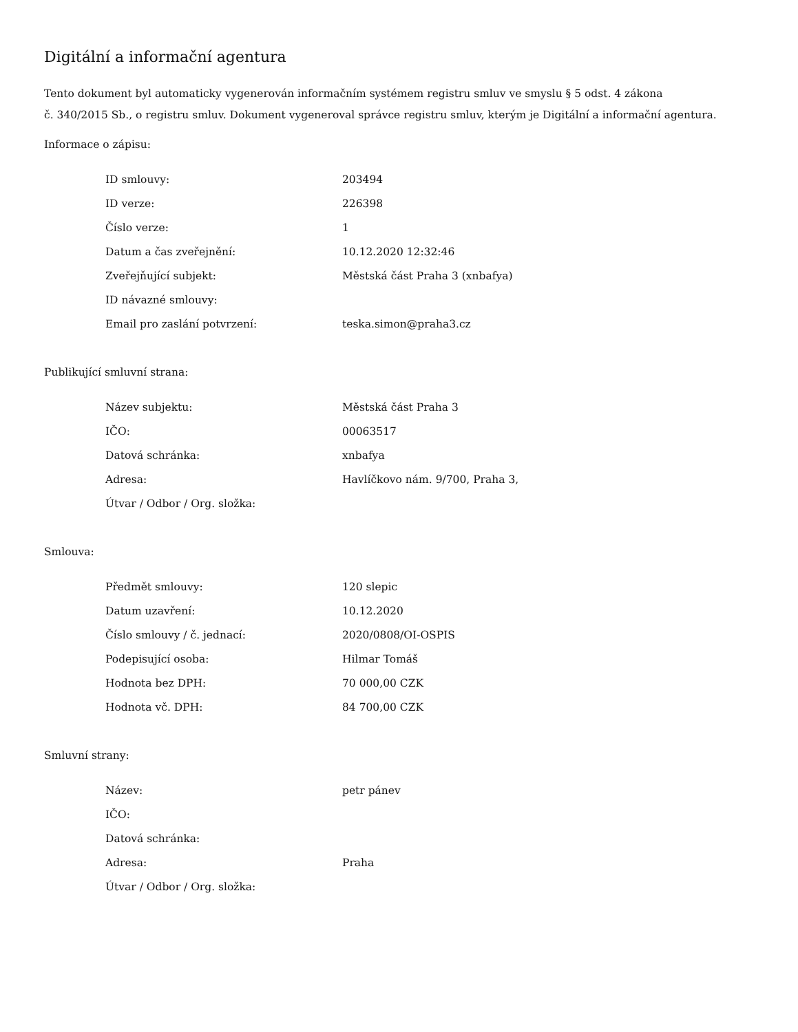Digitální a informační agentura
Tento dokument byl automaticky vygenerován informačním systémem registru smluv ve smyslu § 5 odst. 4 zákona
č. 340/2015 Sb., o registru smluv. Dokument vygeneroval správce registru smluv, kterým je Digitální a informační agentura.
Informace o zápisu:
| ID smlouvy: | 203494 |
| ID verze: | 226398 |
| Číslo verze: | 1 |
| Datum a čas zveřejnění: | 10.12.2020 12:32:46 |
| Zveřejňující subjekt: | Městská část Praha 3 (xnbafya) |
| ID návazné smlouvy: | |
| Email pro zaslání potvrzení: | teska.simon@praha3.cz |
Publikující smluvní strana:
| Název subjektu: | Městská část Praha 3 |
| IČO: | 00063517 |
| Datová schránka: | xnbafya |
| Adresa: | Havlíčkovo nám. 9/700, Praha 3, |
| Útvar / Odbor / Org. složka: | |
Smlouva:
| Předmět smlouvy: | 120 slepic |
| Datum uzavření: | 10.12.2020 |
| Číslo smlouvy / č. jednací: | 2020/0808/OI-OSPIS |
| Podepisující osoba: | Hilmar Tomáš |
| Hodnota bez DPH: | 70 000,00 CZK |
| Hodnota vč. DPH: | 84 700,00 CZK |
Smluvní strany:
| Název: | petr pánev |
| IČO: | |
| Datová schránka: | |
| Adresa: | Praha |
| Útvar / Odbor / Org. složka: | |